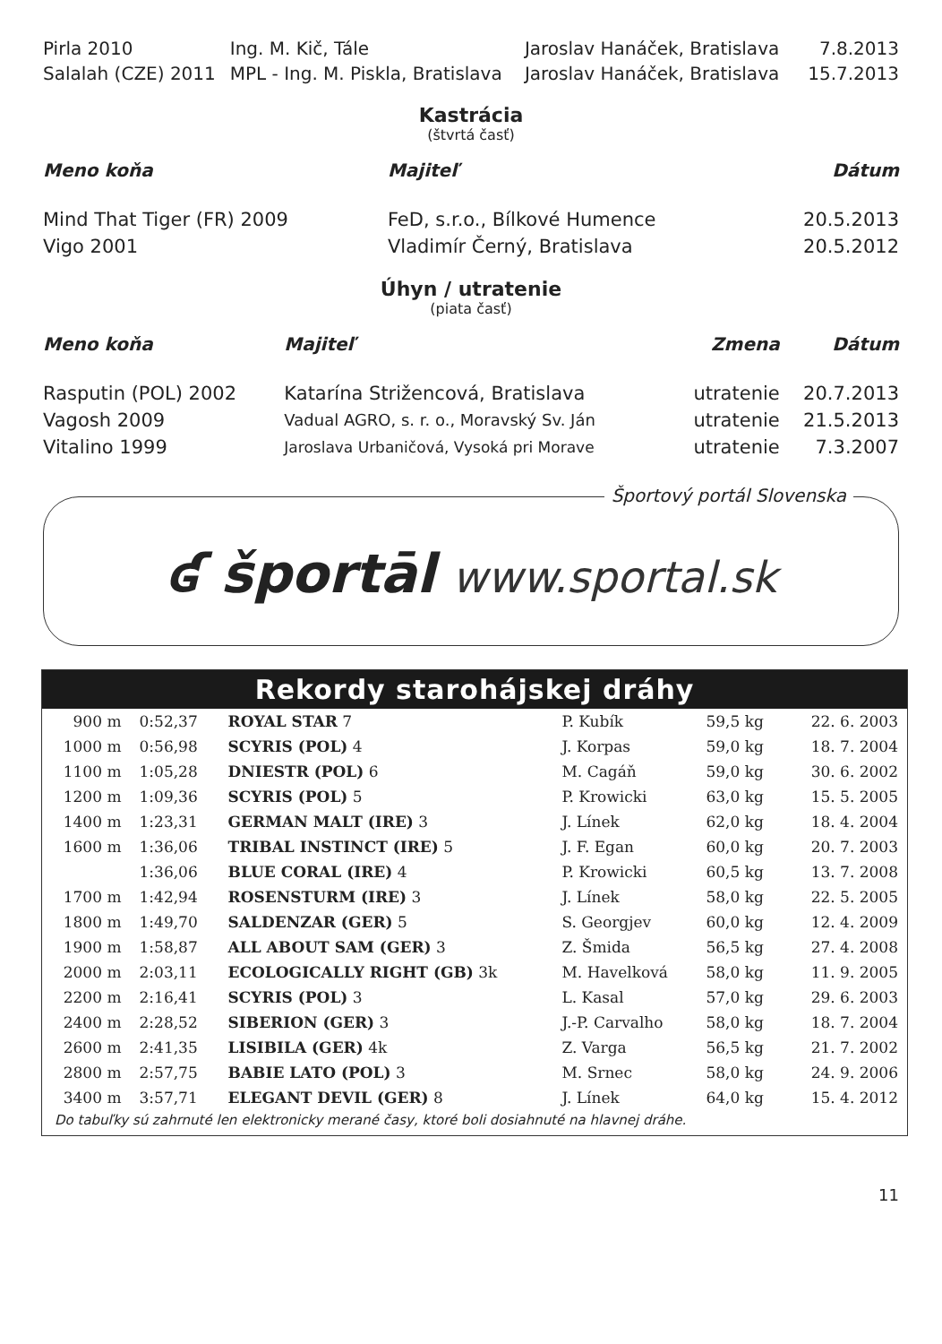| Pirla 2010 | Ing. M. Kič, Tále | Jaroslav Hanáček, Bratislava | 7.8.2013 |
| Salalah (CZE) 2011 | MPL - Ing. M. Piskla, Bratislava | Jaroslav Hanáček, Bratislava | 15.7.2013 |
Kastrácia
(štvrtá časť)
| Meno koňa | Majiteľ | Dátum |
| --- | --- | --- |
| Mind That Tiger (FR) 2009 | FeD, s.r.o., Bílkové Humence | 20.5.2013 |
| Vigo 2001 | Vladimír Černý, Bratislava | 20.5.2012 |
Úhyn / utratenie
(piata časť)
| Meno koňa | Majiteľ | Zmena | Dátum |
| --- | --- | --- | --- |
| Rasputin (POL) 2002 | Katarína Strižencová, Bratislava | utratenie | 20.7.2013 |
| Vagosh 2009 | Vadual AGRO, s. r. o., Moravský Sv. Ján | utratenie | 21.5.2013 |
| Vitalino 1999 | Jaroslava Urbaničová, Vysoká pri Morave | utratenie | 7.3.2007 |
Športový portál Slovenska
ʛ športāl www.sportal.sk
Rekordy starohájskej dráhy
| 900 m | 0:52,37 | ROYAL STAR 7 | P. Kubík | 59,5 kg | 22. 6. 2003 |
| 1000 m | 0:56,98 | SCYRIS (POL) 4 | J. Korpas | 59,0 kg | 18. 7. 2004 |
| 1100 m | 1:05,28 | DNIESTR (POL) 6 | M. Cagáň | 59,0 kg | 30. 6. 2002 |
| 1200 m | 1:09,36 | SCYRIS (POL) 5 | P. Krowicki | 63,0 kg | 15. 5. 2005 |
| 1400 m | 1:23,31 | GERMAN MALT (IRE) 3 | J. Línek | 62,0 kg | 18. 4. 2004 |
| 1600 m | 1:36,06 | TRIBAL INSTINCT (IRE) 5 | J. F. Egan | 60,0 kg | 20. 7. 2003 |
| | 1:36,06 | BLUE CORAL (IRE) 4 | P. Krowicki | 60,5 kg | 13. 7. 2008 |
| 1700 m | 1:42,94 | ROSENSTURM (IRE) 3 | J. Línek | 58,0 kg | 22. 5. 2005 |
| 1800 m | 1:49,70 | SALDENZAR (GER) 5 | S. Georgjev | 60,0 kg | 12. 4. 2009 |
| 1900 m | 1:58,87 | ALL ABOUT SAM (GER) 3 | Z. Šmida | 56,5 kg | 27. 4. 2008 |
| 2000 m | 2:03,11 | ECOLOGICALLY RIGHT (GB) 3k | M. Havelková | 58,0 kg | 11. 9. 2005 |
| 2200 m | 2:16,41 | SCYRIS (POL) 3 | L. Kasal | 57,0 kg | 29. 6. 2003 |
| 2400 m | 2:28,52 | SIBERION (GER) 3 | J.-P. Carvalho | 58,0 kg | 18. 7. 2004 |
| 2600 m | 2:41,35 | LISIBILA (GER) 4k | Z. Varga | 56,5 kg | 21. 7. 2002 |
| 2800 m | 2:57,75 | BABIE LATO (POL) 3 | M. Srnec | 58,0 kg | 24. 9. 2006 |
| 3400 m | 3:57,71 | ELEGANT DEVIL (GER) 8 | J. Línek | 64,0 kg | 15. 4. 2012 |
Do tabuľky sú zahrnuté len elektronicky merané časy, ktoré boli dosiahnuté na hlavnej dráhe.
11